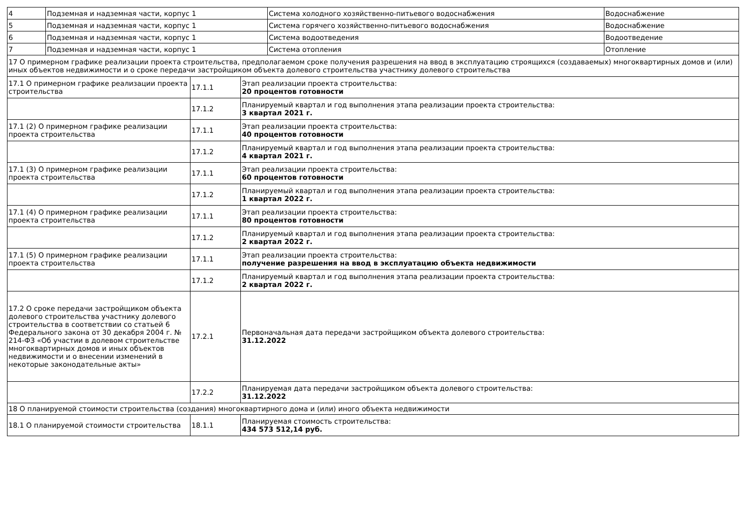| 4 | Подземная и надземная части, корпус 1 | Система холодного хозяйственно-питьевого водоснабжения | Водоснабжение |
| 5 | Подземная и надземная части, корпус 1 | Система горячего хозяйственно-питьевого водоснабжения | Водоснабжение |
| 6 | Подземная и надземная части, корпус 1 | Система водоотведения | Водоотведение |
| 7 | Подземная и надземная части, корпус 1 | Система отопления | Отопление |
| 17 О примерном графике реализации проекта строительства, предполагаемом сроке получения разрешения на ввод в эксплуатацию строящихся (создаваемых) многоквартирных домов и (или) иных объектов недвижимости и о сроке передачи застройщиком объекта долевого строительства участнику долевого строительства | | |
| 17.1 О примерном графике реализации проекта строительства | 17.1.1 | Этап реализации проекта строительства: 20 процентов готовности |
| | 17.1.2 | Планируемый квартал и год выполнения этапа реализации проекта строительства: 3 квартал 2021 г. |
| 17.1 (2) О примерном графике реализации проекта строительства | 17.1.1 | Этап реализации проекта строительства: 40 процентов готовности |
| | 17.1.2 | Планируемый квартал и год выполнения этапа реализации проекта строительства: 4 квартал 2021 г. |
| 17.1 (3) О примерном графике реализации проекта строительства | 17.1.1 | Этап реализации проекта строительства: 60 процентов готовности |
| | 17.1.2 | Планируемый квартал и год выполнения этапа реализации проекта строительства: 1 квартал 2022 г. |
| 17.1 (4) О примерном графике реализации проекта строительства | 17.1.1 | Этап реализации проекта строительства: 80 процентов готовности |
| | 17.1.2 | Планируемый квартал и год выполнения этапа реализации проекта строительства: 2 квартал 2022 г. |
| 17.1 (5) О примерном графике реализации проекта строительства | 17.1.1 | Этап реализации проекта строительства: получение разрешения на ввод в эксплуатацию объекта недвижимости |
| | 17.1.2 | Планируемый квартал и год выполнения этапа реализации проекта строительства: 2 квартал 2022 г. |
| 17.2 О сроке передачи застройщиком объекта долевого строительства участнику долевого строительства в соответствии со статьей 6 Федерального закона от 30 декабря 2004 г. № 214-ФЗ «Об участии в долевом строительстве многоквартирных домов и иных объектов недвижимости и о внесении изменений в некоторые законодательные акты» | 17.2.1 | Первоначальная дата передачи застройщиком объекта долевого строительства: 31.12.2022 |
| | 17.2.2 | Планируемая дата передачи застройщиком объекта долевого строительства: 31.12.2022 |
| 18 О планируемой стоимости строительства (создания) многоквартирного дома и (или) иного объекта недвижимости | | |
| 18.1 О планируемой стоимости строительства | 18.1.1 | Планируемая стоимость строительства: 434 573 512,14 руб. |